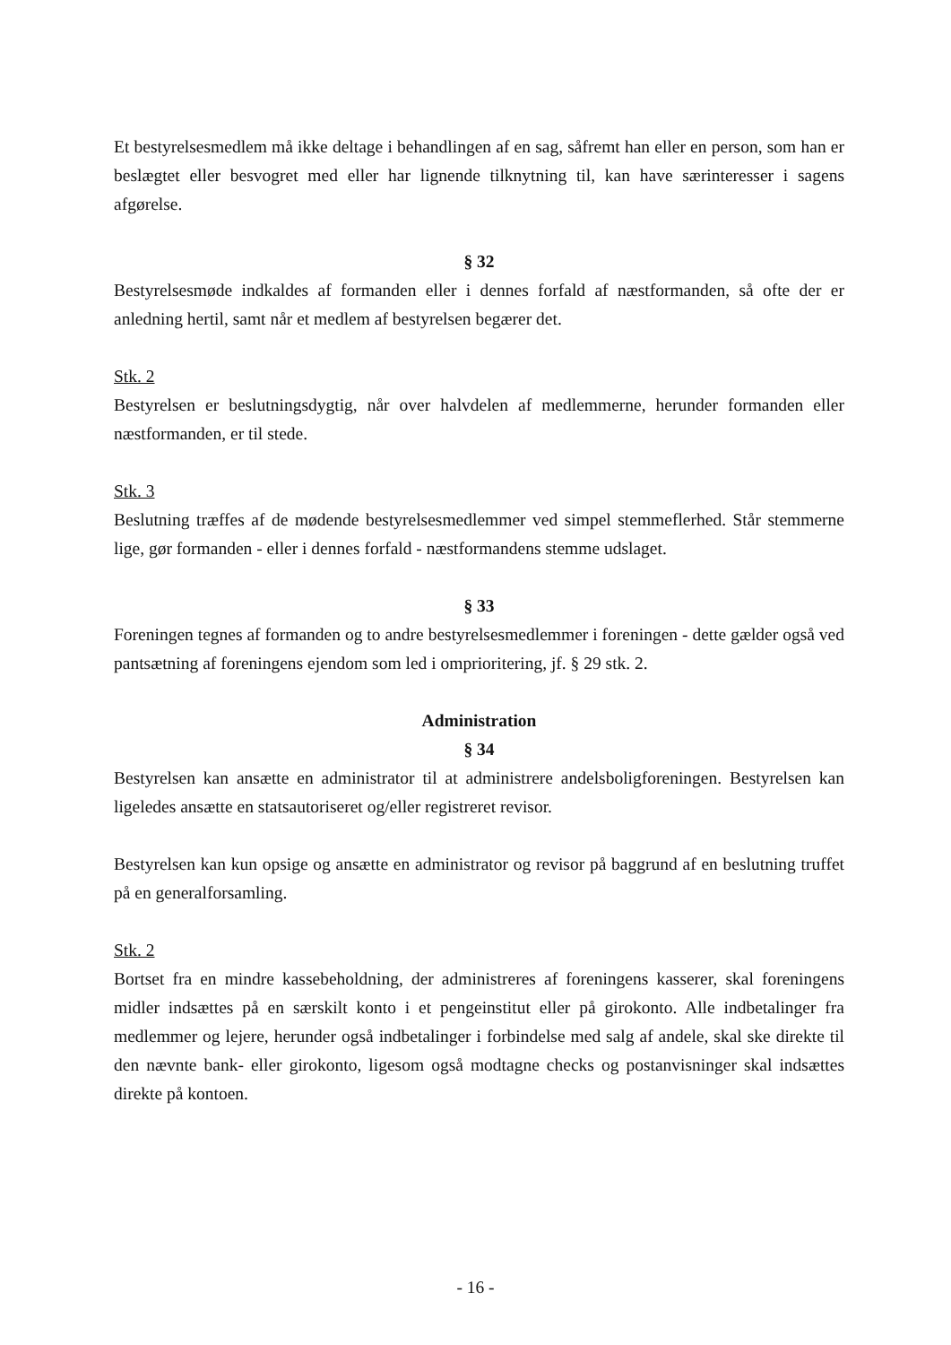Et bestyrelsesmedlem må ikke deltage i behandlingen af en sag, såfremt han eller en person, som han er beslægtet eller besvogret med eller har lignende tilknytning til, kan have særinteresser i sagens afgørelse.
§ 32
Bestyrelsesmøde indkaldes af formanden eller i dennes forfald af næstformanden, så ofte der er anledning hertil, samt når et medlem af bestyrelsen begærer det.
Stk. 2
Bestyrelsen er beslutningsdygtig, når over halvdelen af medlemmerne, herunder formanden eller næstformanden, er til stede.
Stk. 3
Beslutning træffes af de mødende bestyrelsesmedlemmer ved simpel stemmeflerhed. Står stemmerne lige, gør formanden - eller i dennes forfald - næstformandens stemme udslaget.
§ 33
Foreningen tegnes af formanden og to andre bestyrelsesmedlemmer i foreningen - dette gælder også ved pantsætning af foreningens ejendom som led i omprioritering, jf. § 29 stk. 2.
Administration
§ 34
Bestyrelsen kan ansætte en administrator til at administrere andelsboligforeningen. Bestyrelsen kan ligeledes ansætte en statsautoriseret og/eller registreret revisor.
Bestyrelsen kan kun opsige og ansætte en administrator og revisor på baggrund af en beslutning truffet på en generalforsamling.
Stk. 2
Bortset fra en mindre kassebeholdning, der administreres af foreningens kasserer, skal foreningens midler indsættes på en særskilt konto i et pengeinstitut eller på girokonto. Alle indbetalinger fra medlemmer og lejere, herunder også indbetalinger i forbindelse med salg af andele, skal ske direkte til den nævnte bank- eller girokonto, ligesom også modtagne checks og postanvisninger skal indsættes direkte på kontoen.
- 16 -